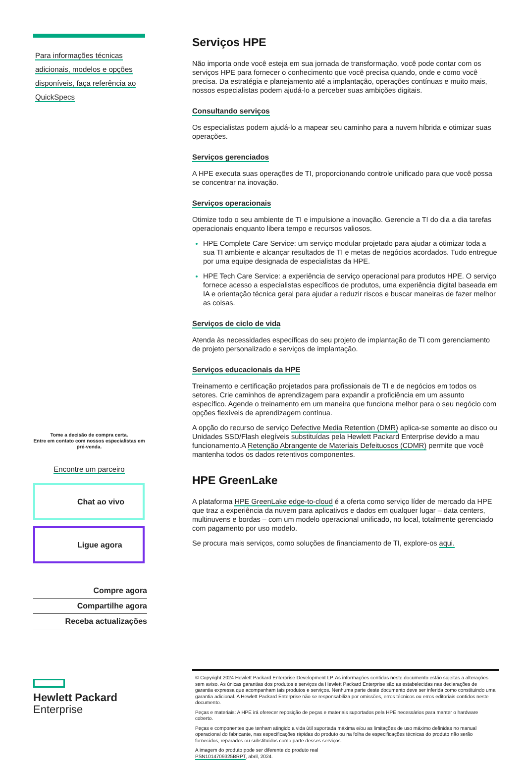Para informações técnicas
adicionais, modelos e opções
disponíveis, faça referência ao
QuickSpecs
Tome a decisão de compra certa.
Entre em contato com nossos especialistas em pré-venda.
Encontre um parceiro
Chat ao vivo
Ligue agora
Compre agora
Compartilhe agora
Receba actualizações
Hewlett Packard
Enterprise
Serviços HPE
Não importa onde você esteja em sua jornada de transformação, você pode contar com os serviços HPE para fornecer o conhecimento que você precisa quando, onde e como você precisa. Da estratégia e planejamento até a implantação, operações contínuas e muito mais, nossos especialistas podem ajudá-lo a perceber suas ambições digitais.
Consultando serviços
Os especialistas podem ajudá-lo a mapear seu caminho para a nuvem híbrida e otimizar suas operações.
Serviços gerenciados
A HPE executa suas operações de TI, proporcionando controle unificado para que você possa se concentrar na inovação.
Serviços operacionais
Otimize todo o seu ambiente de TI e impulsione a inovação. Gerencie a TI do dia a dia tarefas operacionais enquanto libera tempo e recursos valiosos.
HPE Complete Care Service: um serviço modular projetado para ajudar a otimizar toda a sua TI ambiente e alcançar resultados de TI e metas de negócios acordados. Tudo entregue por uma equipe designada de especialistas da HPE.
HPE Tech Care Service: a experiência de serviço operacional para produtos HPE. O serviço fornece acesso a especialistas específicos de produtos, uma experiência digital baseada em IA e orientação técnica geral para ajudar a reduzir riscos e buscar maneiras de fazer melhor as coisas.
Serviços de ciclo de vida
Atenda às necessidades específicas do seu projeto de implantação de TI com gerenciamento de projeto personalizado e serviços de implantação.
Serviços educacionais da HPE
Treinamento e certificação projetados para profissionais de TI e de negócios em todos os setores. Crie caminhos de aprendizagem para expandir a proficiência em um assunto específico. Agende o treinamento em um maneira que funciona melhor para o seu negócio com opções flexíveis de aprendizagem contínua.
A opção do recurso de serviço Defective Media Retention (DMR) aplica-se somente ao disco ou Unidades SSD/Flash elegíveis substituídas pela Hewlett Packard Enterprise devido a mau funcionamento.A Retenção Abrangente de Materiais Defeituosos (CDMR) permite que você mantenha todos os dados retentivos componentes.
HPE GreenLake
A plataforma HPE GreenLake edge-to-cloud é a oferta como serviço líder de mercado da HPE que traz a experiência da nuvem para aplicativos e dados em qualquer lugar – data centers, multinuvens e bordas – com um modelo operacional unificado, no local, totalmente gerenciado com pagamento por uso modelo.
Se procura mais serviços, como soluções de financiamento de TI, explore-os aqui.
© Copyright 2024 Hewlett Packard Enterprise Development LP. As informações contidas neste documento estão sujeitas a alterações sem aviso. As únicas garantias dos produtos e serviços da Hewlett Packard Enterprise são as estabelecidas nas declarações de garantia expressa que acompanham tais produtos e serviços. Nenhuma parte deste documento deve ser inferida como constituindo uma garantia adicional. A Hewlett Packard Enterprise não se responsabiliza por omissões, erros técnicos ou erros editoriais contidos neste documento.
Peças e materiais: A HPE irá oferecer reposição de peças e materiais suportados pela HPE necessários para manter o hardware coberto.
Peças e componentes que tenham atingido a vida útil suportada máxima e/ou as limitações de uso máximo definidas no manual operacional do fabricante, nas especificações rápidas do produto ou na folha de especificações técnicas do produto não serão fornecidos, reparados ou substituídos como parte desses serviços.
A imagem do produto pode ser diferente do produto real
PSN1014709325BRPT, abril, 2024.